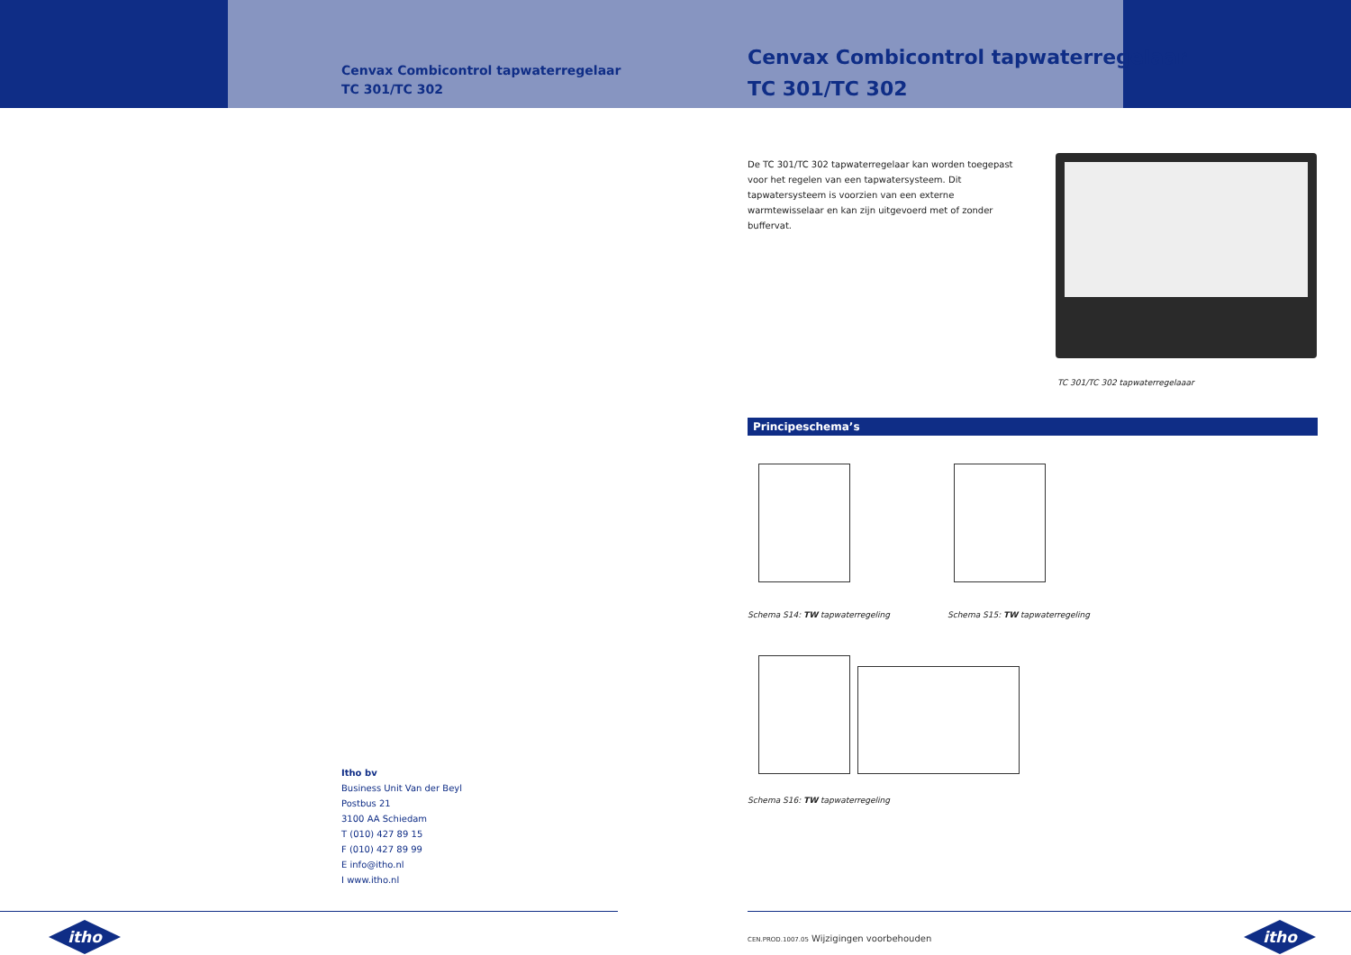Cenvax Combicontrol tapwaterregelaar
TC 301/TC 302
Itho bv
Business Unit Van der Beyl
Postbus 21
3100 AA Schiedam
T (010) 427 89 15
F (010) 427 89 99
E info@itho.nl
I www.itho.nl
Cenvax Combicontrol tapwaterregelaar
TC 301/TC 302
De TC 301/TC 302 tapwaterregelaar kan worden toegepast voor het regelen van een tapwatersysteem. Dit tapwatersysteem is voorzien van een externe warmtewisselaar en kan zijn uitgevoerd met of zonder buffervat.
TC 301/TC 302 tapwaterregelaaar
Principeschema’s
Schema S14: TW tapwaterregeling
Schema S15: TW tapwaterregeling
Schema S16: TW tapwaterregeling
itho
CEN.PROD.1007.05 Wijzigingen voorbehouden
itho